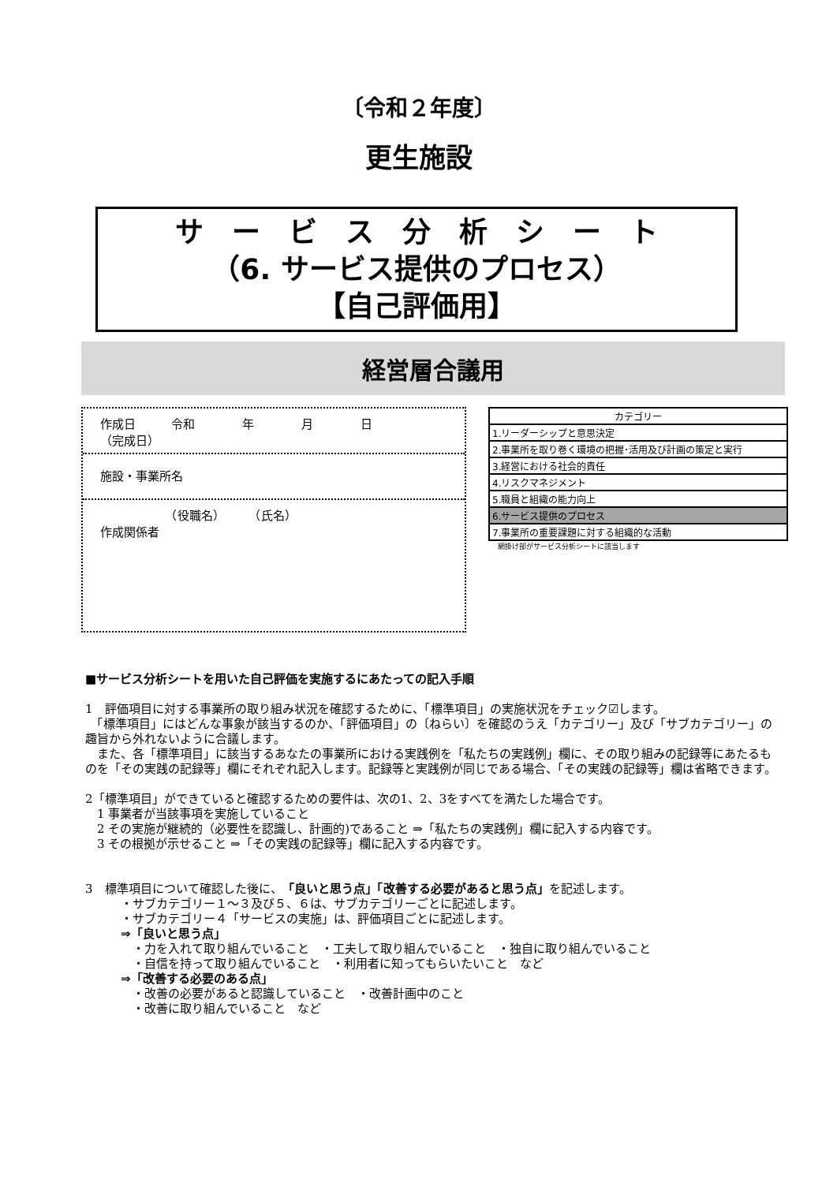〔令和２年度〕
更生施設
サ　ー　ビ　ス　分　析　シ　ー　ト
（6. サービス提供のプロセス）
【自己評価用】
経営層合議用
作成日　　　令和　　　　年　　　　月　　　　日
（完成日）
施設・事業所名
　　　　　　（役職名）　　　（氏名）
作成関係者
| カテゴリー |
| 1.リーダーシップと意思決定 |
| 2.事業所を取り巻く環境の把握･活用及び計画の策定と実行 |
| 3.経営における社会的責任 |
| 4.リスクマネジメント |
| 5.職員と組織の能力向上 |
| 6.サービス提供のプロセス |
| 7.事業所の重要課題に対する組織的な活動 |
網掛け部がサービス分析シートに該当します
■サービス分析シートを用いた自己評価を実施するにあたっての記入手順
1　評価項目に対する事業所の取り組み状況を確認するために、「標準項目」の実施状況をチェック☑します。
　「標準項目」にはどんな事象が該当するのか、「評価項目」の〔ねらい〕を確認のうえ「カテゴリー」及び「サブカテゴリー」の趣旨から外れないように合議します。
　また、各「標準項目」に該当するあなたの事業所における実践例を「私たちの実践例」欄に、その取り組みの記録等にあたるものを「その実践の記録等」欄にそれぞれ記入します。記録等と実践例が同じである場合、「その実践の記録等」欄は省略できます。
2「標準項目」ができていると確認するための要件は、次の1、2、3をすべてを満たした場合です。
　1 事業者が当該事項を実施していること
　2 その実施が継続的（必要性を認識し、計画的)であること ⇒「私たちの実践例」欄に記入する内容です。
　3 その根拠が示せること ⇒「その実践の記録等」欄に記入する内容です。
3　標準項目について確認した後に、「良いと思う点」「改善する必要があると思う点」を記述します。
　　　・サブカテゴリー１～３及び５、６は、サブカテゴリーごとに記述します。
　　　・サブカテゴリー４「サービスの実施」は、評価項目ごとに記述します。
　　　⇒「良いと思う点」
　　　　・力を入れて取り組んでいること　・工夫して取り組んでいること　・独自に取り組んでいること
　　　　・自信を持って取り組んでいること　・利用者に知ってもらいたいこと　など
　　　⇒「改善する必要のある点」
　　　　・改善の必要があると認識していること　・改善計画中のこと
　　　　・改善に取り組んでいること　など